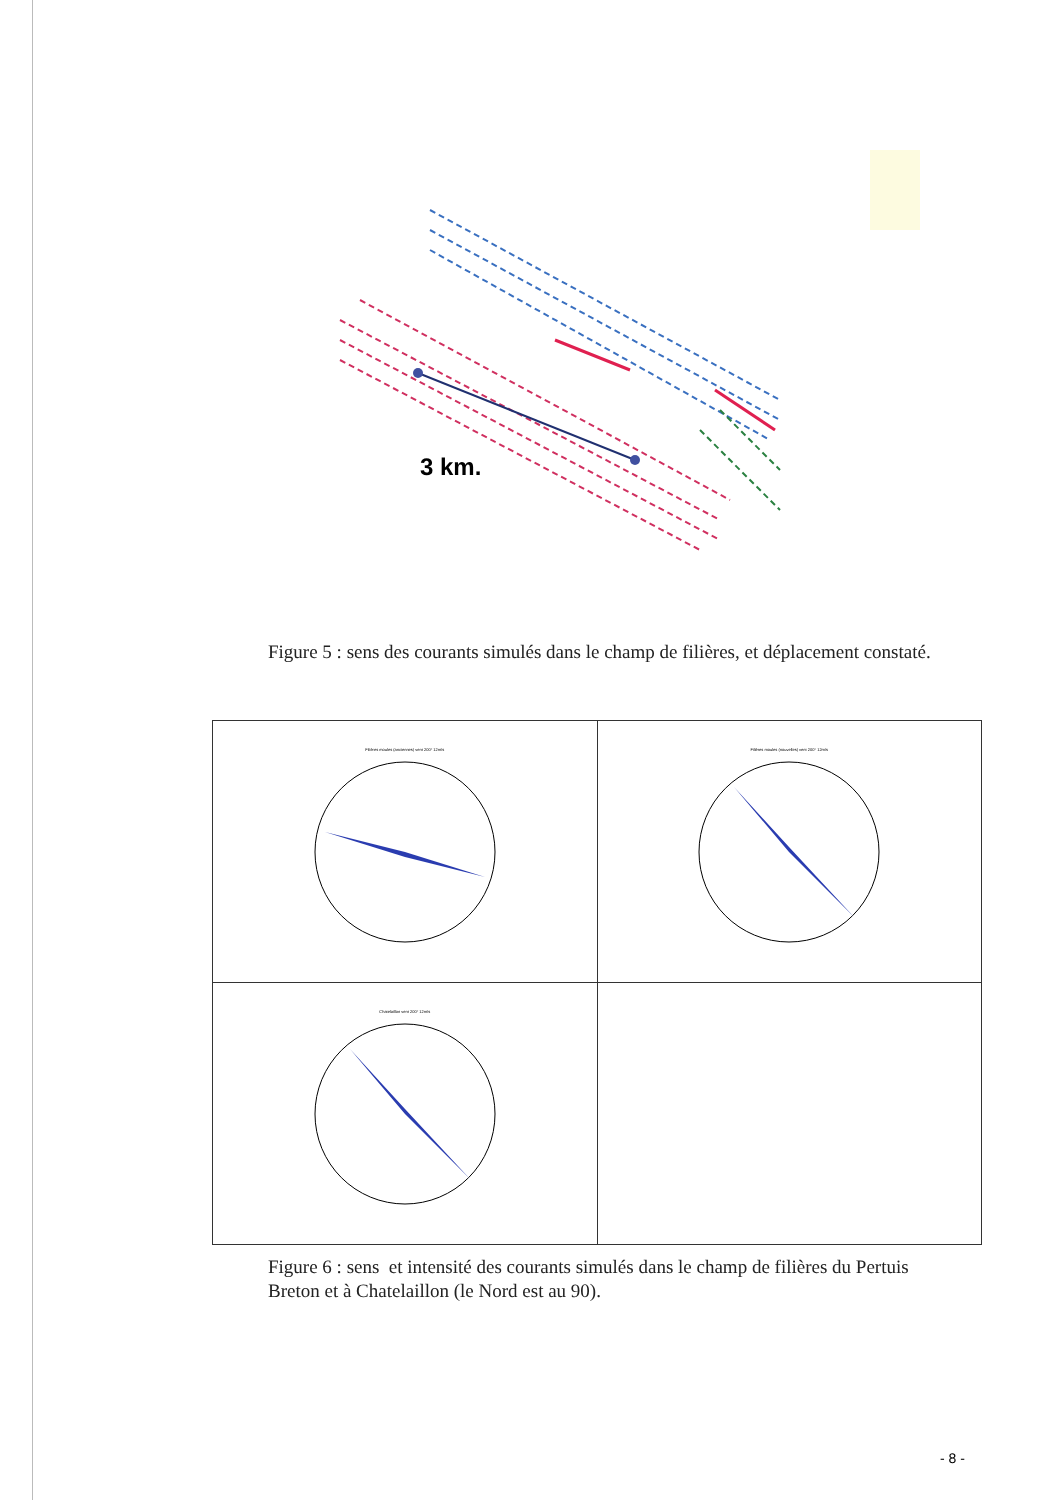3 km.
Figure 5 : sens des courants simulés dans le champ de filières, et déplacement constaté.
| Filières moules (anciennes) vent 200° 12m/s | Filières moules (nouvelles) vent 200° 12m/s |
| Chatelaillon vent 200° 12m/s | |
Figure 6 : sens et intensité des courants simulés dans le champ de filières du Pertuis Breton et à Chatelaillon (le Nord est au 90).
- 8 -